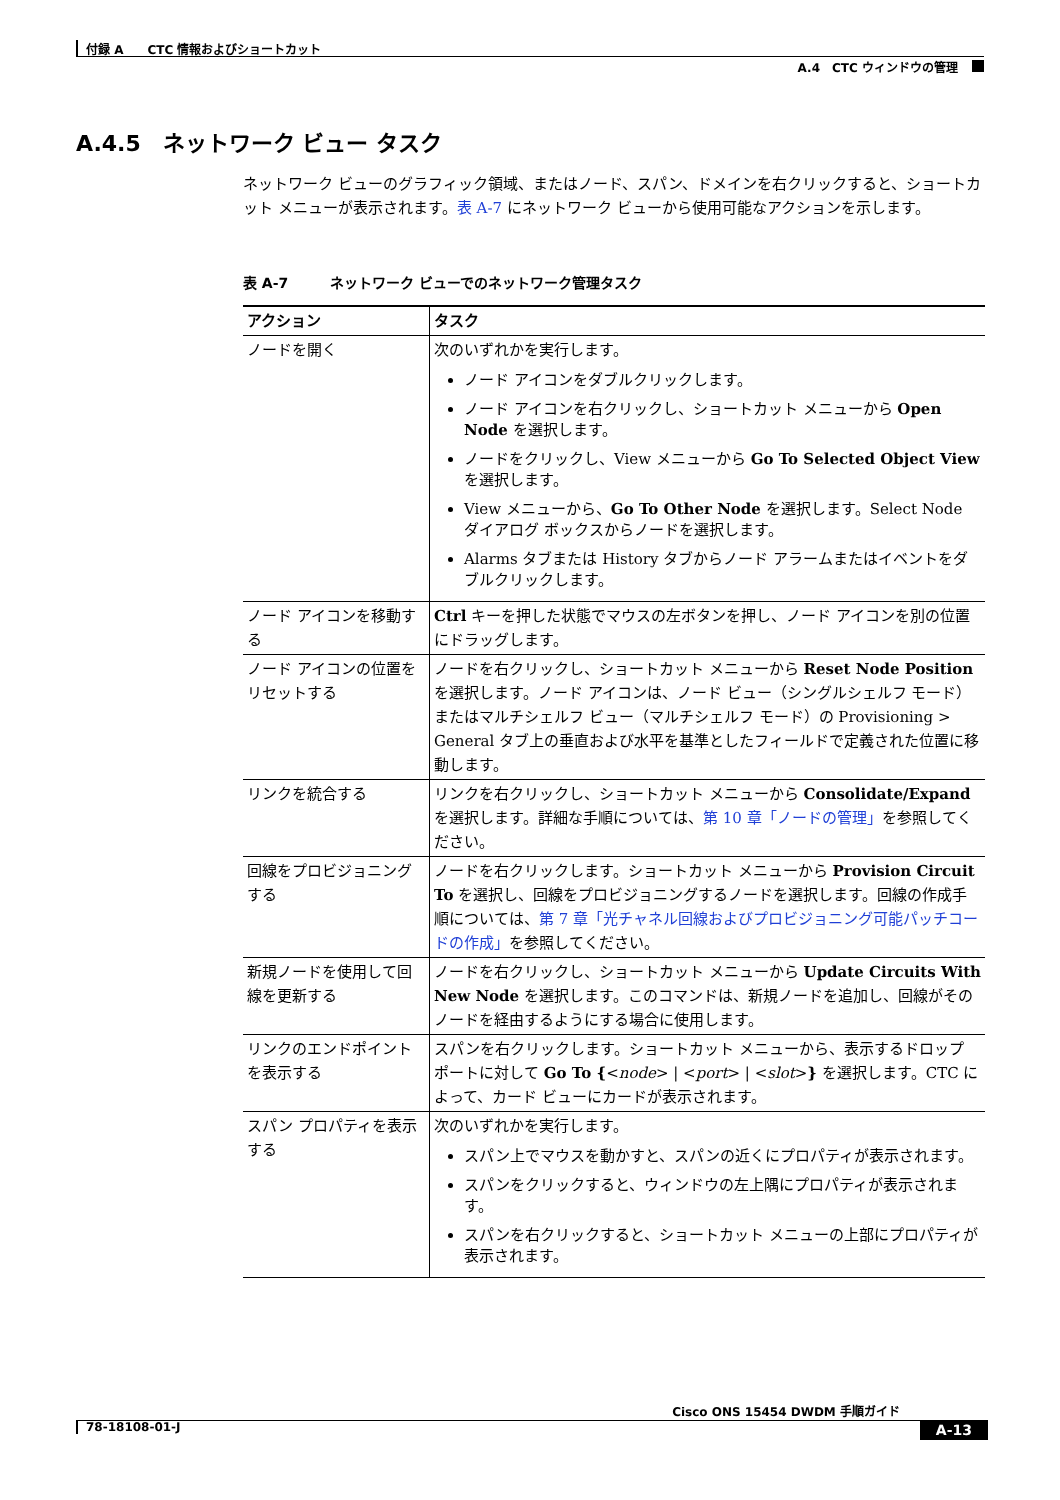付録 A　　CTC 情報およびショートカット
A.4　CTC ウィンドウの管理
A.4.5　ネットワーク ビュー タスク
ネットワーク ビューのグラフィック領域、またはノード、スパン、ドメインを右クリックすると、ショートカット メニューが表示されます。表 A-7 にネットワーク ビューから使用可能なアクションを示します。
表 A-7　　　ネットワーク ビューでのネットワーク管理タスク
| アクション | タスク |
| --- | --- |
| ノードを開く | 次のいずれかを実行します。 ノード アイコンをダブルクリックします。 ノード アイコンを右クリックし、ショートカット メニューから Open Node を選択します。 ノードをクリックし、View メニューから Go To Selected Object View を選択します。 View メニューから、 Go To Other Node を選択します。Select Node ダイアログ ボックスからノードを選択します。 Alarms タブまたは History タブからノード アラームまたはイベントをダブルクリックします。 |
| ノード アイコンを移動する | Ctrl キーを押した状態でマウスの左ボタンを押し、ノード アイコンを別の位置にドラッグします。 |
| ノード アイコンの位置をリセットする | ノードを右クリックし、ショートカット メニューから Reset Node Position を選択します。ノード アイコンは、ノード ビュー（シングルシェルフ モード）またはマルチシェルフ ビュー（マルチシェルフ モード）の Provisioning > General タブ上の垂直および水平を基準としたフィールドで定義された位置に移動します。 |
| リンクを統合する | リンクを右クリックし、ショートカット メニューから Consolidate/Expand を選択します。詳細な手順については、 第 10 章「ノードの管理」 を参照してください。 |
| 回線をプロビジョニングする | ノードを右クリックします。ショートカット メニューから Provision Circuit To を選択し、回線をプロビジョニングするノードを選択します。回線の作成手順については、 第 7 章「光チャネル回線およびプロビジョニング可能パッチコードの作成」 を参照してください。 |
| 新規ノードを使用して回線を更新する | ノードを右クリックし、ショートカット メニューから Update Circuits With New Node を選択します。このコマンドは、新規ノードを追加し、回線がそのノードを経由するようにする場合に使用します。 |
| リンクのエンドポイントを表示する | スパンを右クリックします。ショートカット メニューから、表示するドロップ ポートに対して Go To { < node > / < port > / < slot > } を選択します。CTC によって、カード ビューにカードが表示されます。 |
| スパン プロパティを表示する | 次のいずれかを実行します。 スパン上でマウスを動かすと、スパンの近くにプロパティが表示されます。 スパンをクリックすると、ウィンドウの左上隅にプロパティが表示されます。 スパンを右クリックすると、ショートカット メニューの上部にプロパティが表示されます。 |
Cisco ONS 15454 DWDM 手順ガイド
78-18108-01-J A-13